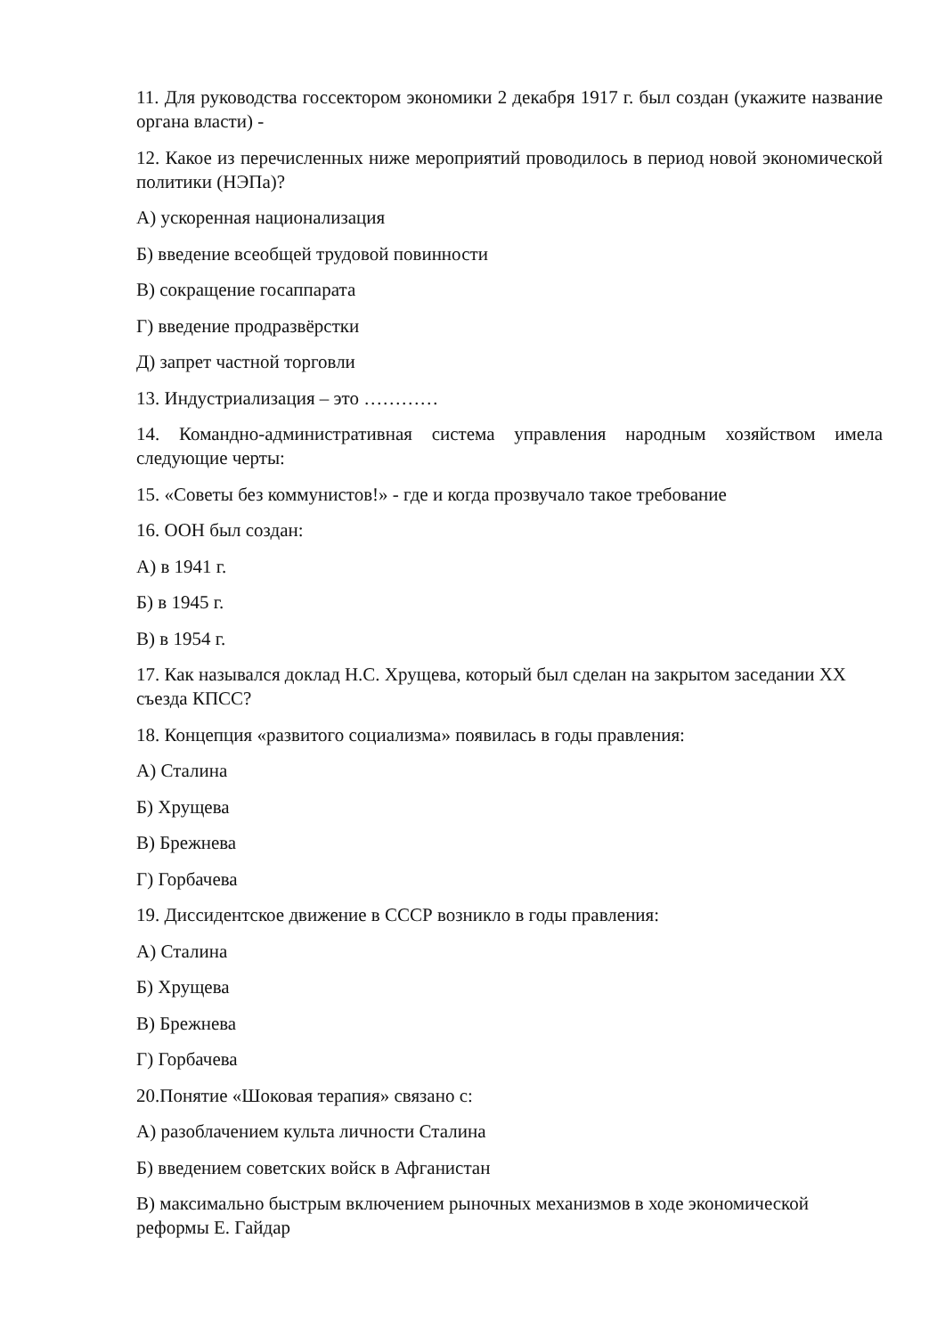11. Для руководства госсектором экономики 2 декабря 1917 г. был создан (укажите название органа власти) -
12. Какое из перечисленных ниже мероприятий проводилось в период новой экономической политики (НЭПа)?
А) ускоренная национализация
Б) введение всеобщей трудовой повинности
В) сокращение госаппарата
Г) введение продразвёрстки
Д) запрет частной торговли
13. Индустриализация – это …………
14. Командно-административная система управления народным хозяйством имела следующие черты:
15. «Советы без коммунистов!» - где и когда прозвучало такое требование
16. ООН был создан:
А) в 1941 г.
Б) в 1945 г.
В) в 1954 г.
17. Как назывался доклад Н.С. Хрущева, который был сделан на закрытом заседании XX съезда КПСС?
18. Концепция «развитого социализма» появилась в годы правления:
А) Сталина
Б) Хрущева
В) Брежнева
Г) Горбачева
19. Диссидентское движение в СССР возникло в годы правления:
А) Сталина
Б) Хрущева
В) Брежнева
Г) Горбачева
20.Понятие «Шоковая терапия» связано с:
А) разоблачением культа личности Сталина
Б) введением советских войск в Афганистан
В) максимально быстрым включением рыночных механизмов в ходе экономической реформы Е. Гайдар